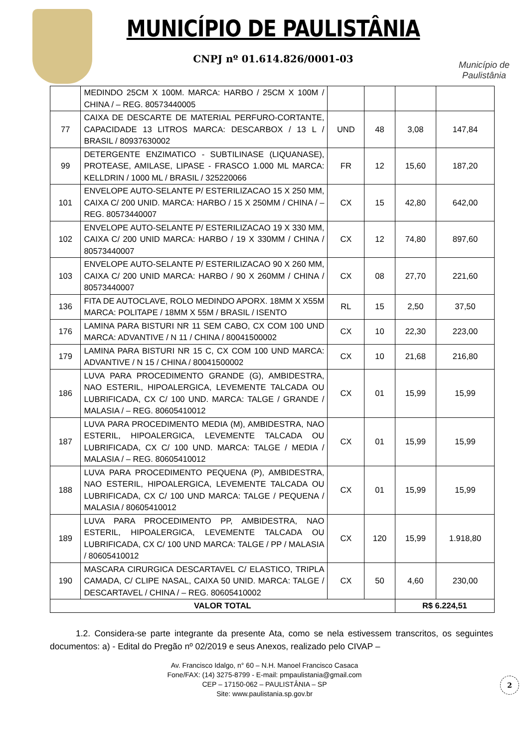MUNICÍPIO DE PAULISTÂNIA
CNPJ nº 01.614.826/0001-03
Município de Paulistânia
| | MEDINDO 25CM X 100M. MARCA: HARBO / 25CM X 100M / CHINA / – REG. 80573440005 | | | | |
| 77 | CAIXA DE DESCARTE DE MATERIAL PERFURO-CORTANTE, CAPACIDADE 13 LITROS MARCA: DESCARBOX / 13 L / BRASIL / 80937630002 | UND | 48 | 3,08 | 147,84 |
| 99 | DETERGENTE ENZIMATICO - SUBTILINASE (LIQUANASE), PROTEASE, AMILASE, LIPASE - FRASCO 1.000 ML MARCA: KELLDRIN / 1000 ML / BRASIL / 325220066 | FR | 12 | 15,60 | 187,20 |
| 101 | ENVELOPE AUTO-SELANTE P/ ESTERILIZACAO 15 X 250 MM, CAIXA C/ 200 UNID. MARCA: HARBO / 15 X 250MM / CHINA / – REG. 80573440007 | CX | 15 | 42,80 | 642,00 |
| 102 | ENVELOPE AUTO-SELANTE P/ ESTERILIZACAO 19 X 330 MM, CAIXA C/ 200 UNID MARCA: HARBO / 19 X 330MM / CHINA / 80573440007 | CX | 12 | 74,80 | 897,60 |
| 103 | ENVELOPE AUTO-SELANTE P/ ESTERILIZACAO 90 X 260 MM, CAIXA C/ 200 UNID MARCA: HARBO / 90 X 260MM / CHINA / 80573440007 | CX | 08 | 27,70 | 221,60 |
| 136 | FITA DE AUTOCLAVE, ROLO MEDINDO APORX. 18MM X X55M MARCA: POLITAPE / 18MM X 55M / BRASIL / ISENTO | RL | 15 | 2,50 | 37,50 |
| 176 | LAMINA PARA BISTURI NR 11 SEM CABO, CX COM 100 UND MARCA: ADVANTIVE / N 11 / CHINA / 80041500002 | CX | 10 | 22,30 | 223,00 |
| 179 | LAMINA PARA BISTURI NR 15 C, CX COM 100 UND MARCA: ADVANTIVE / N 15 / CHINA / 80041500002 | CX | 10 | 21,68 | 216,80 |
| 186 | LUVA PARA PROCEDIMENTO GRANDE (G), AMBIDESTRA, NAO ESTERIL, HIPOALERGICA, LEVEMENTE TALCADA OU LUBRIFICADA, CX C/ 100 UND. MARCA: TALGE / GRANDE / MALASIA / – REG. 80605410012 | CX | 01 | 15,99 | 15,99 |
| 187 | LUVA PARA PROCEDIMENTO MEDIA (M), AMBIDESTRA, NAO ESTERIL, HIPOALERGICA, LEVEMENTE TALCADA OU LUBRIFICADA, CX C/ 100 UND. MARCA: TALGE / MEDIA / MALASIA / – REG. 80605410012 | CX | 01 | 15,99 | 15,99 |
| 188 | LUVA PARA PROCEDIMENTO PEQUENA (P), AMBIDESTRA, NAO ESTERIL, HIPOALERGICA, LEVEMENTE TALCADA OU LUBRIFICADA, CX C/ 100 UND MARCA: TALGE / PEQUENA / MALASIA / 80605410012 | CX | 01 | 15,99 | 15,99 |
| 189 | LUVA PARA PROCEDIMENTO PP, AMBIDESTRA, NAO ESTERIL, HIPOALERGICA, LEVEMENTE TALCADA OU LUBRIFICADA, CX C/ 100 UND MARCA: TALGE / PP / MALASIA / 80605410012 | CX | 120 | 15,99 | 1.918,80 |
| 190 | MASCARA CIRURGICA DESCARTAVEL C/ ELASTICO, TRIPLA CAMADA, C/ CLIPE NASAL, CAIXA 50 UNID. MARCA: TALGE / DESCARTAVEL / CHINA / – REG. 80605410002 | CX | 50 | 4,60 | 230,00 |
| VALOR TOTAL | | | | R$ 6.224,51 | |
1.2. Considera-se parte integrante da presente Ata, como se nela estivessem transcritos, os seguintes documentos: a) - Edital do Pregão nº 02/2019 e seus Anexos, realizado pelo CIVAP –
Av. Francisco Idalgo, n° 60 – N.H. Manoel Francisco Casaca
Fone/FAX: (14) 3275-8799 - E-mail: pmpaulistania@gmail.com
CEP – 17150-062 – PAULISTÂNIA – SP
Site: www.paulistania.sp.gov.br
2